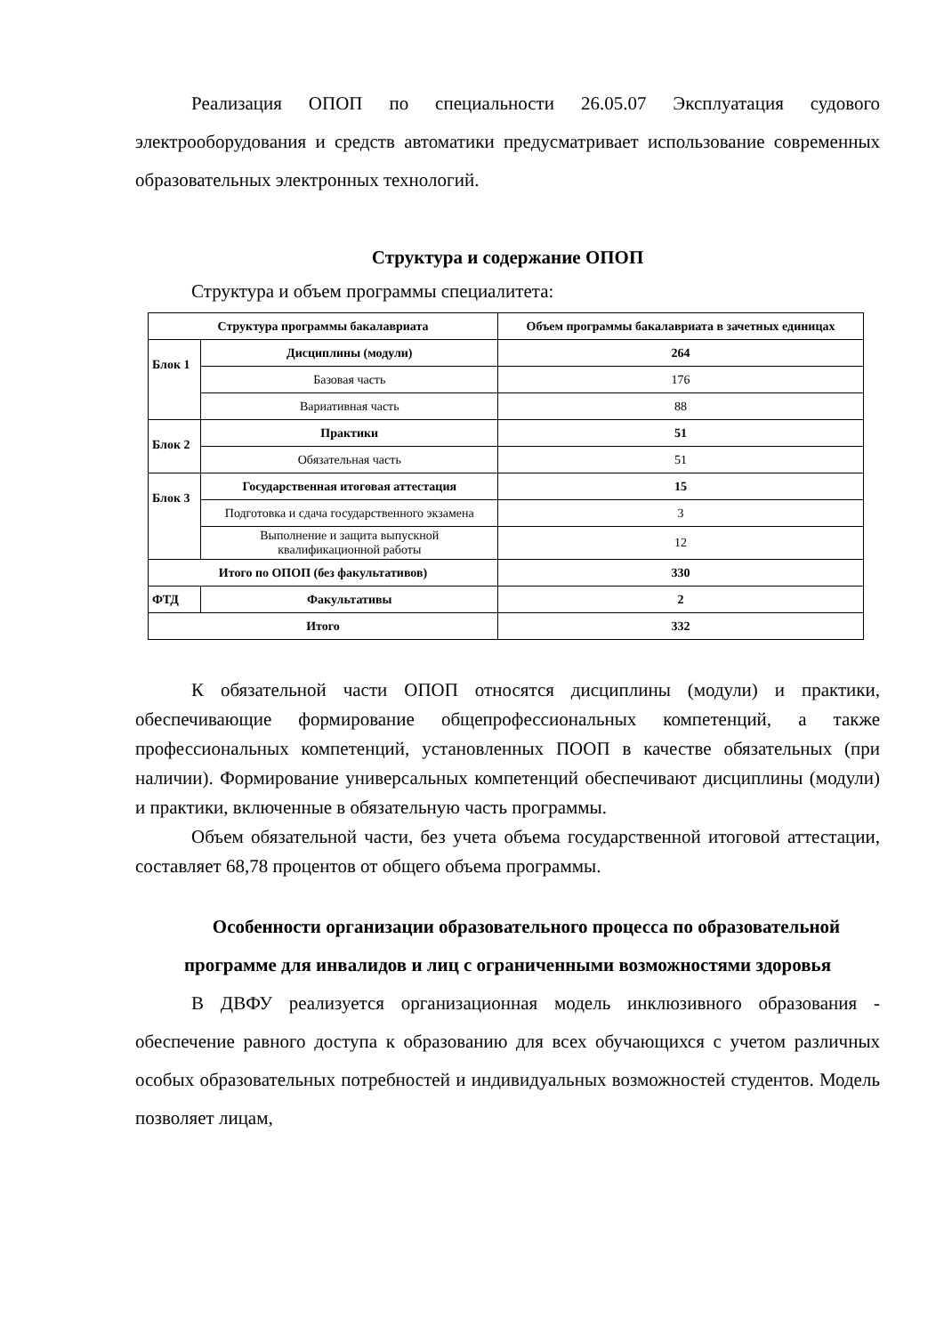Реализация ОПОП по специальности 26.05.07 Эксплуатация судового электрооборудования и средств автоматики предусматривает использование современных образовательных электронных технологий.
Структура и содержание ОПОП
Структура и объем программы специалитета:
| Структура программы бакалавриата | | Объем программы бакалавриата в зачетных единицах |
| --- | --- | --- |
| Блок 1 | Дисциплины (модули) | 264 |
| | Базовая часть | 176 |
| | Вариативная часть | 88 |
| Блок 2 | Практики | 51 |
| | Обязательная часть | 51 |
| Блок 3 | Государственная итоговая аттестация | 15 |
| | Подготовка и сдача государственного экзамена | 3 |
| | Выполнение и защита выпускной квалификационной работы | 12 |
| Итого по ОПОП (без факультативов) | | 330 |
| ФТД | Факультативы | 2 |
| Итого | | 332 |
К обязательной части ОПОП относятся дисциплины (модули) и практики, обеспечивающие формирование общепрофессиональных компетенций, а также профессиональных компетенций, установленных ПООП в качестве обязательных (при наличии). Формирование универсальных компетенций обеспечивают дисциплины (модули) и практики, включенные в обязательную часть программы.
Объем обязательной части, без учета объема государственной итоговой аттестации, составляет 68,78 процентов от общего объема программы.
Особенности организации образовательного процесса по образовательной программе для инвалидов и лиц с ограниченными возможностями здоровья
В ДВФУ реализуется организационная модель инклюзивного образования - обеспечение равного доступа к образованию для всех обучающихся с учетом различных особых образовательных потребностей и индивидуальных возможностей студентов. Модель позволяет лицам,